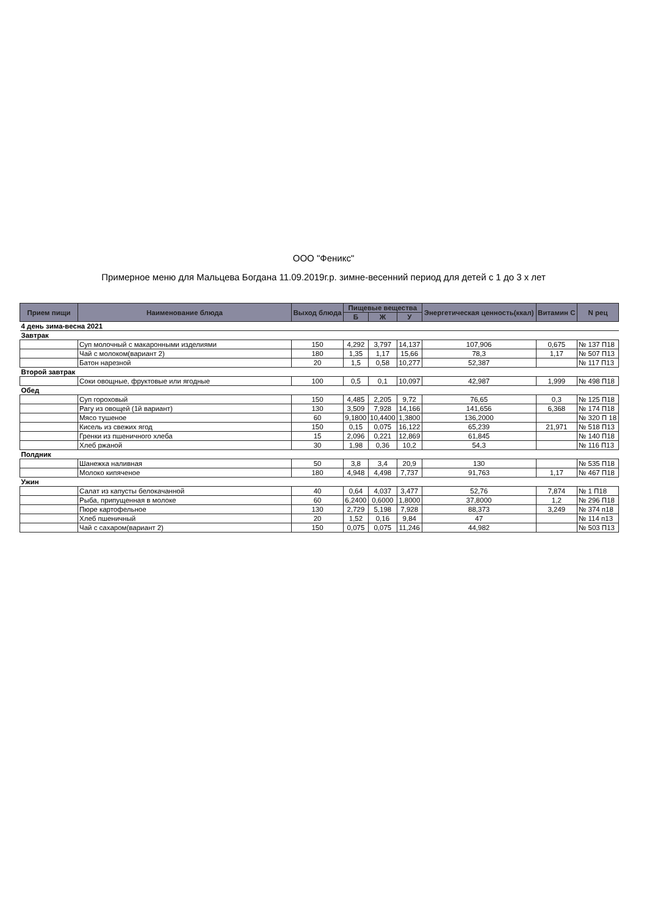ООО "Феникс"
Примерное меню для Мальцева Богдана 11.09.2019г.р. зимне-весенний период для детей с 1 до 3 х лет
| Прием пищи | Наименование блюда | Выход блюда | Пищевые вещества | | | Энергетическая ценность(ккал) | Витамин С | N рец |
| --- | --- | --- | --- | --- | --- | --- | --- | --- |
| | | | Б | Ж | У | | | |
| 4 день зима-весна 2021 | | | | | | | | |
| Завтрак | | | | | | | | |
| | Суп молочный с макаронными изделиями | 150 | 4,292 | 3,797 | 14,137 | 107,906 | 0,675 | № 137 П18 |
| | Чай с молоком(вариант 2) | 180 | 1,35 | 1,17 | 15,66 | 78,3 | 1,17 | № 507 П13 |
| | Батон нарезной | 20 | 1,5 | 0,58 | 10,277 | 52,387 | | № 117 П13 |
| Второй завтрак | | | | | | | | |
| | Соки овощные, фруктовые или ягодные | 100 | 0,5 | 0,1 | 10,097 | 42,987 | 1,999 | № 498 П18 |
| Обед | | | | | | | | |
| | Суп гороховый | 150 | 4,485 | 2,205 | 9,72 | 76,65 | 0,3 | № 125 П18 |
| | Рагу из овощей (1й вариант) | 130 | 3,509 | 7,928 | 14,166 | 141,656 | 6,368 | № 174 П18 |
| | Мясо тушеное | 60 | 9,1800 | 10,4400 | 1,3800 | 136,2000 | | № 320 П 18 |
| | Кисель из свежих ягод | 150 | 0,15 | 0,075 | 16,122 | 65,239 | 21,971 | № 518 П13 |
| | Гренки из пшеничного хлеба | 15 | 2,096 | 0,221 | 12,869 | 61,845 | | № 140 П18 |
| | Хлеб ржаной | 30 | 1,98 | 0,36 | 10,2 | 54,3 | | № 116 П13 |
| Полдник | | | | | | | | |
| | Шанежка наливная | 50 | 3,8 | 3,4 | 20,9 | 130 | | № 535 П18 |
| | Молоко кипяченое | 180 | 4,948 | 4,498 | 7,737 | 91,763 | 1,17 | № 467 П18 |
| Ужин | | | | | | | | |
| | Салат из капусты белокачанной | 40 | 0,64 | 4,037 | 3,477 | 52,76 | 7,874 | № 1 П18 |
| | Рыба, припущенная в молоке | 60 | 6,2400 | 0,6000 | 1,8000 | 37,8000 | 1,2 | № 296 П18 |
| | Пюре картофельное | 130 | 2,729 | 5,198 | 7,928 | 88,373 | 3,249 | № 374 п18 |
| | Хлеб пшеничный | 20 | 1,52 | 0,16 | 9,84 | 47 | | № 114 п13 |
| | Чай с сахаром(вариант 2) | 150 | 0,075 | 0,075 | 11,246 | 44,982 | | № 503 П13 |